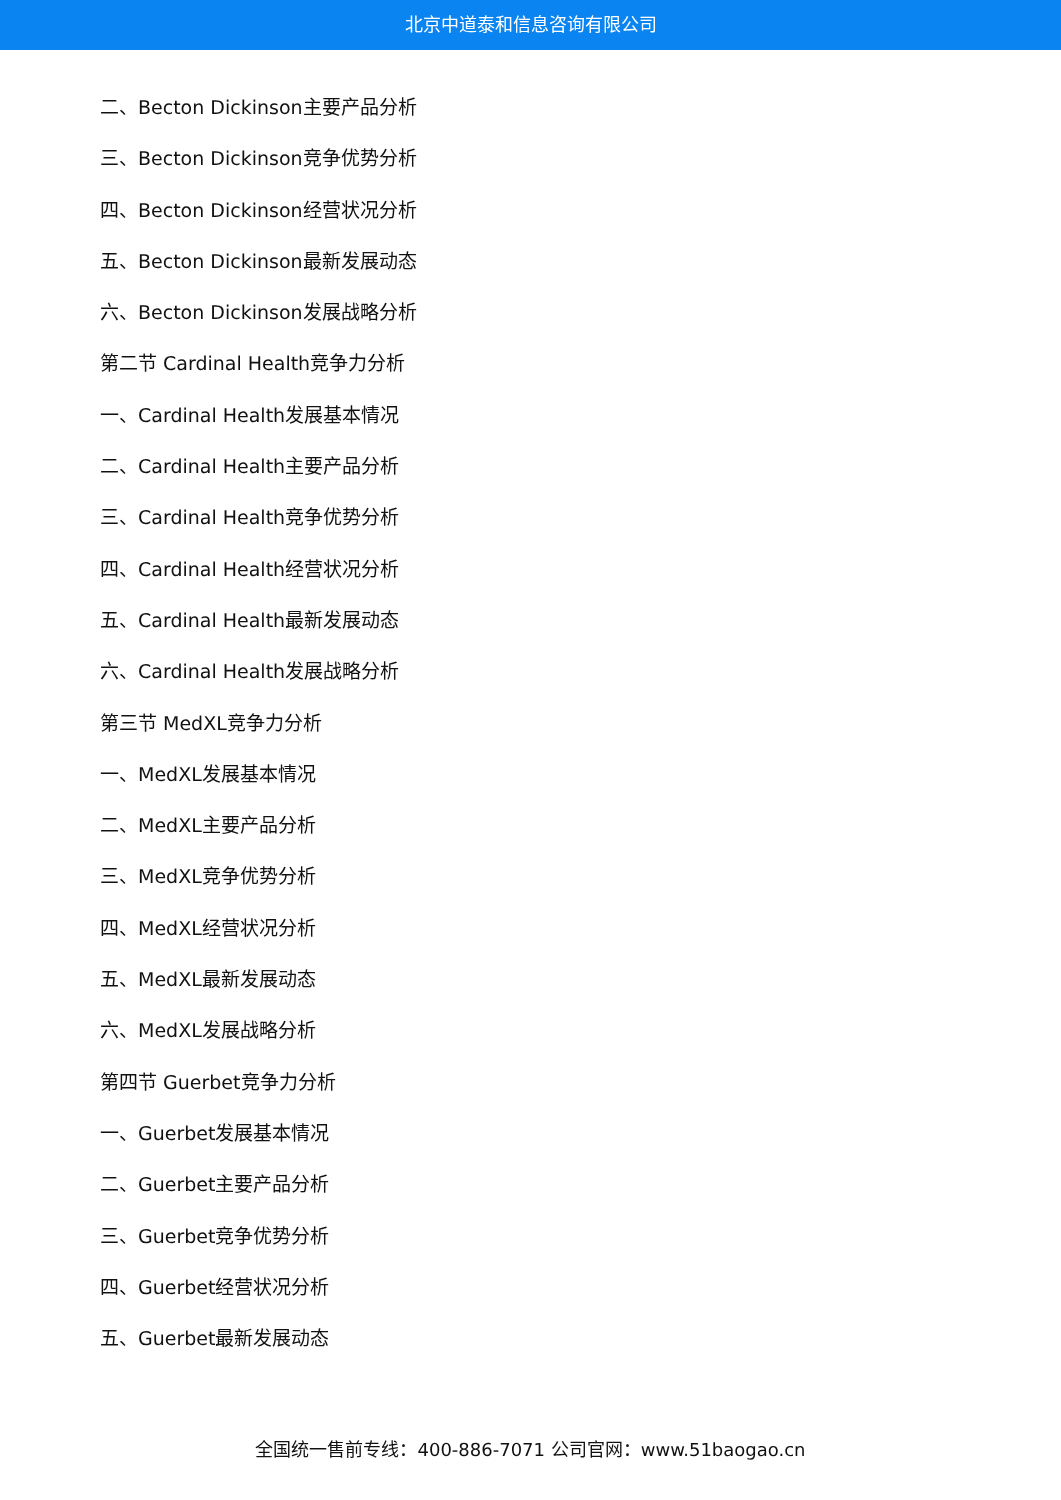北京中道泰和信息咨询有限公司
二、Becton Dickinson主要产品分析
三、Becton Dickinson竞争优势分析
四、Becton Dickinson经营状况分析
五、Becton Dickinson最新发展动态
六、Becton Dickinson发展战略分析
第二节 Cardinal Health竞争力分析
一、Cardinal Health发展基本情况
二、Cardinal Health主要产品分析
三、Cardinal Health竞争优势分析
四、Cardinal Health经营状况分析
五、Cardinal Health最新发展动态
六、Cardinal Health发展战略分析
第三节 MedXL竞争力分析
一、MedXL发展基本情况
二、MedXL主要产品分析
三、MedXL竞争优势分析
四、MedXL经营状况分析
五、MedXL最新发展动态
六、MedXL发展战略分析
第四节 Guerbet竞争力分析
一、Guerbet发展基本情况
二、Guerbet主要产品分析
三、Guerbet竞争优势分析
四、Guerbet经营状况分析
五、Guerbet最新发展动态
全国统一售前专线：400-886-7071 公司官网：www.51baogao.cn